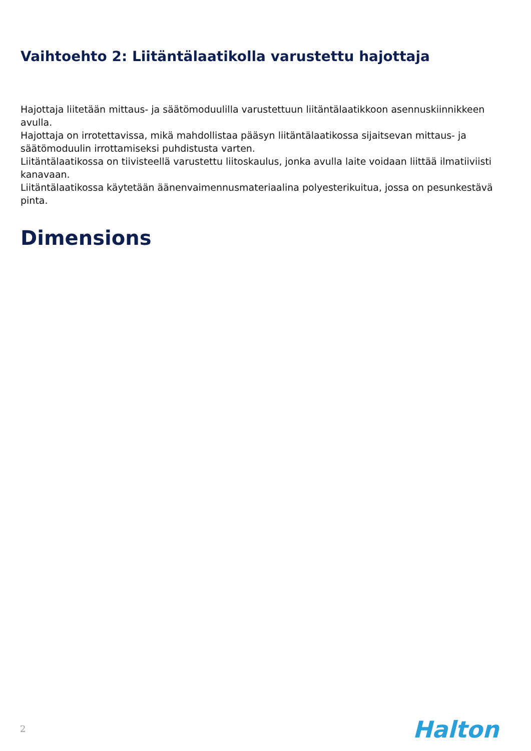Vaihtoehto 2: Liitäntälaatikolla varustettu hajottaja
Hajottaja liitetään mittaus- ja säätömoduulilla varustettuun liitäntälaatikkoon asennuskiinnikkeen avulla.
Hajottaja on irrotettavissa, mikä mahdollistaa pääsyn liitäntälaatikossa sijaitsevan mittaus- ja säätömoduulin irrottamiseksi puhdistusta varten.
Liitäntälaatikossa on tiivisteellä varustettu liitoskaulus, jonka avulla laite voidaan liittää ilmatiiviisti kanavaan.
Liitäntälaatikossa käytetään äänenvaimennusmateriaalina polyesterikuitua, jossa on pesunkestävä pinta.
Dimensions
2 Halton